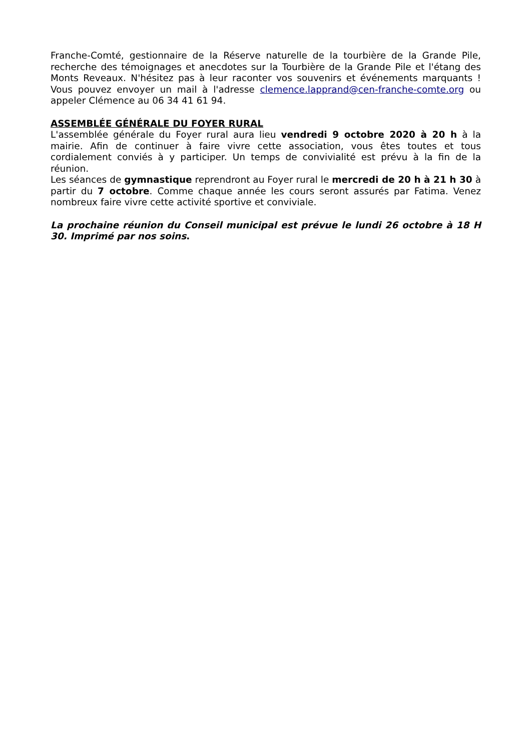Franche-Comté, gestionnaire de la Réserve naturelle de la tourbière de la Grande Pile, recherche des témoignages et anecdotes sur la Tourbière de la Grande Pile et l'étang des Monts Reveaux. N'hésitez pas à leur raconter vos souvenirs et événements marquants ! Vous pouvez envoyer un mail à l'adresse clemence.lapprand@cen-franche-comte.org ou appeler Clémence au 06 34 41 61 94.
ASSEMBLÉE GÉNÉRALE DU FOYER RURAL
L'assemblée générale du Foyer rural aura lieu vendredi 9 octobre 2020 à 20 h à la mairie. Afin de continuer à faire vivre cette association, vous êtes toutes et tous cordialement conviés à y participer. Un temps de convivialité est prévu à la fin de la réunion.
Les séances de gymnastique reprendront au Foyer rural le mercredi de 20 h à 21 h 30 à partir du 7 octobre. Comme chaque année les cours seront assurés par Fatima. Venez nombreux faire vivre cette activité sportive et conviviale.
La prochaine réunion du Conseil municipal est prévue le lundi 26 octobre à 18 H 30. Imprimé par nos soins.